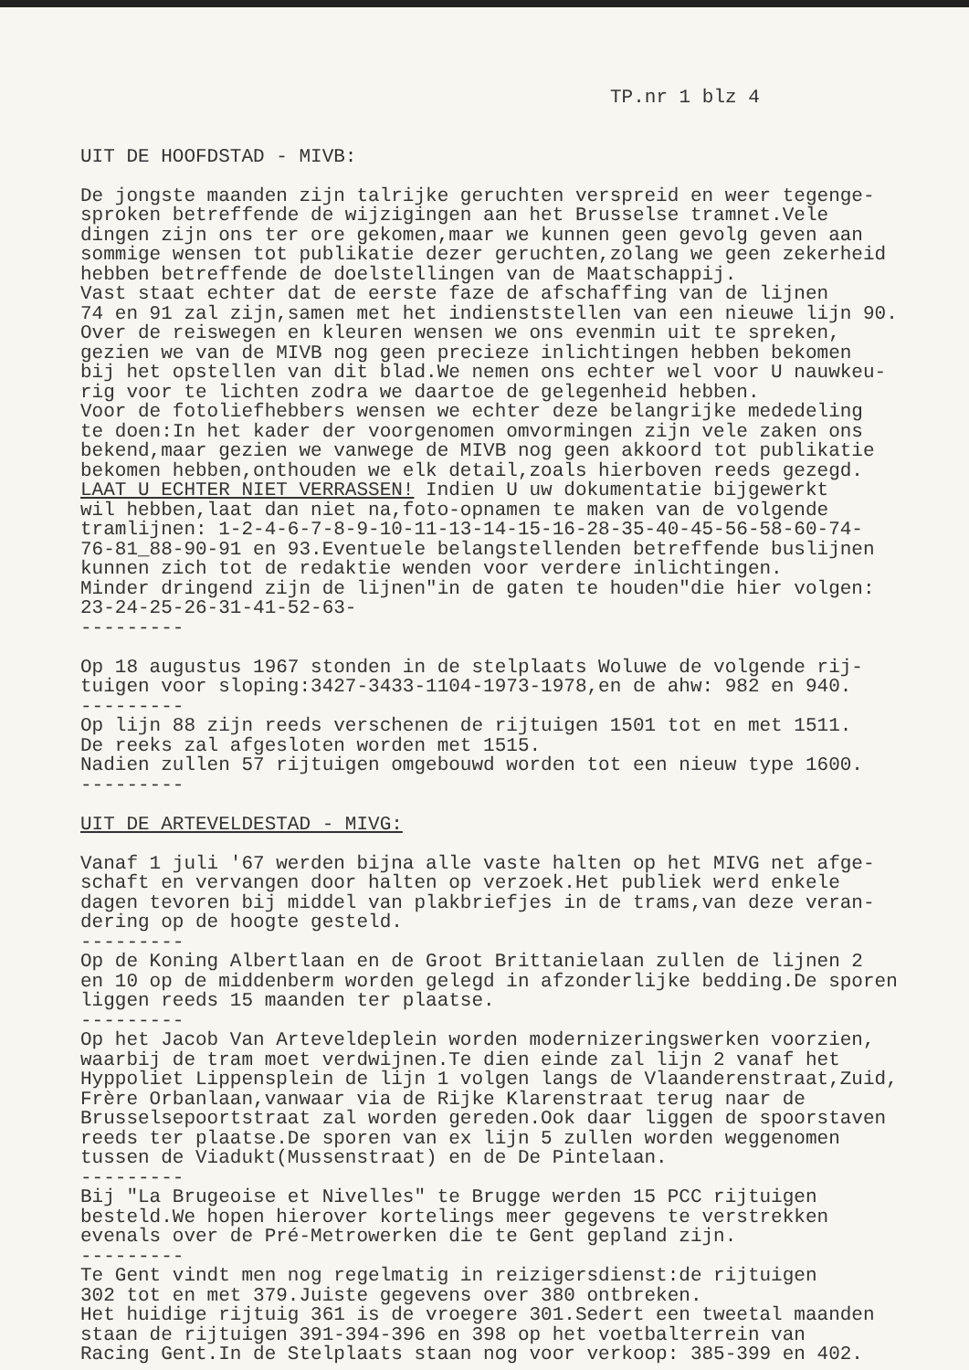TP.nr 1 blz 4
UIT DE HOOFDSTAD - MIVB: De jongste maanden zijn talrijke geruchten verspreid en weer tegenge- sproken betreffende de wijzigingen aan het Brusselse tramnet.Vele dingen zijn ons ter ore gekomen,maar we kunnen geen gevolg geven aan sommige wensen tot publikatie dezer geruchten,zolang we geen zekerheid hebben betreffende de doelstellingen van de Maatschappij. Vast staat echter dat de eerste faze de afschaffing van de lijnen 74 en 91 zal zijn,samen met het indienststellen van een nieuwe lijn 90. Over de reiswegen en kleuren wensen we ons evenmin uit te spreken, gezien we van de MIVB nog geen precieze inlichtingen hebben bekomen bij het opstellen van dit blad.We nemen ons echter wel voor U nauwkeu- rig voor te lichten zodra we daartoe de gelegenheid hebben. Voor de fotoliefhebbers wensen we echter deze belangrijke mededeling te doen:In het kader der voorgenomen omvormingen zijn vele zaken ons bekend,maar gezien we vanwege de MIVB nog geen akkoord tot publikatie bekomen hebben,onthouden we elk detail,zoals hierboven reeds gezegd. LAAT U ECHTER NIET VERRASSEN! Indien U uw dokumentatie bijgewerkt wil hebben,laat dan niet na,foto-opnamen te maken van de volgende tramlijnen: 1-2-4-6-7-8-9-10-11-13-14-15-16-28-35-40-45-56-58-60-74- 76-81_88-90-91 en 93.Eventuele belangstellenden betreffende buslijnen kunnen zich tot de redaktie wenden voor verdere inlichtingen. Minder dringend zijn de lijnen"in de gaten te houden"die hier volgen: 23-24-25-26-31-41-52-63- --------- Op 18 augustus 1967 stonden in de stelplaats Woluwe de volgende rij- tuigen voor sloping:3427-3433-1104-1973-1978,en de ahw: 982 en 940. --------- Op lijn 88 zijn reeds verschenen de rijtuigen 1501 tot en met 1511. De reeks zal afgesloten worden met 1515. Nadien zullen 57 rijtuigen omgebouwd worden tot een nieuw type 1600. --------- UIT DE ARTEVELDESTAD - MIVG: Vanaf 1 juli '67 werden bijna alle vaste halten op het MIVG net afge- schaft en vervangen door halten op verzoek.Het publiek werd enkele dagen tevoren bij middel van plakbriefjes in de trams,van deze veran- dering op de hoogte gesteld. --------- Op de Koning Albertlaan en de Groot Brittanielaan zullen de lijnen 2 en 10 op de middenberm worden gelegd in afzonderlijke bedding.De sporen liggen reeds 15 maanden ter plaatse. --------- Op het Jacob Van Arteveldeplein worden modernizeringswerken voorzien, waarbij de tram moet verdwijnen.Te dien einde zal lijn 2 vanaf het Hyppoliet Lippensplein de lijn 1 volgen langs de Vlaanderenstraat,Zuid, Frère Orbanlaan,vanwaar via de Rijke Klarenstraat terug naar de Brusselsepoortstraat zal worden gereden.Ook daar liggen de spoorstaven reeds ter plaatse.De sporen van ex lijn 5 zullen worden weggenomen tussen de Viadukt(Mussenstraat) en de De Pintelaan. --------- Bij "La Brugeoise et Nivelles" te Brugge werden 15 PCC rijtuigen besteld.We hopen hierover kortelings meer gegevens te verstrekken evenals over de Pré-Metrowerken die te Gent gepland zijn. --------- Te Gent vindt men nog regelmatig in reizigersdienst:de rijtuigen 302 tot en met 379.Juiste gegevens over 380 ontbreken. Het huidige rijtuig 361 is de vroegere 301.Sedert een tweetal maanden staan de rijtuigen 391-394-396 en 398 op het voetbalterrein van Racing Gent.In de Stelplaats staan nog voor verkoop: 385-399 en 402.